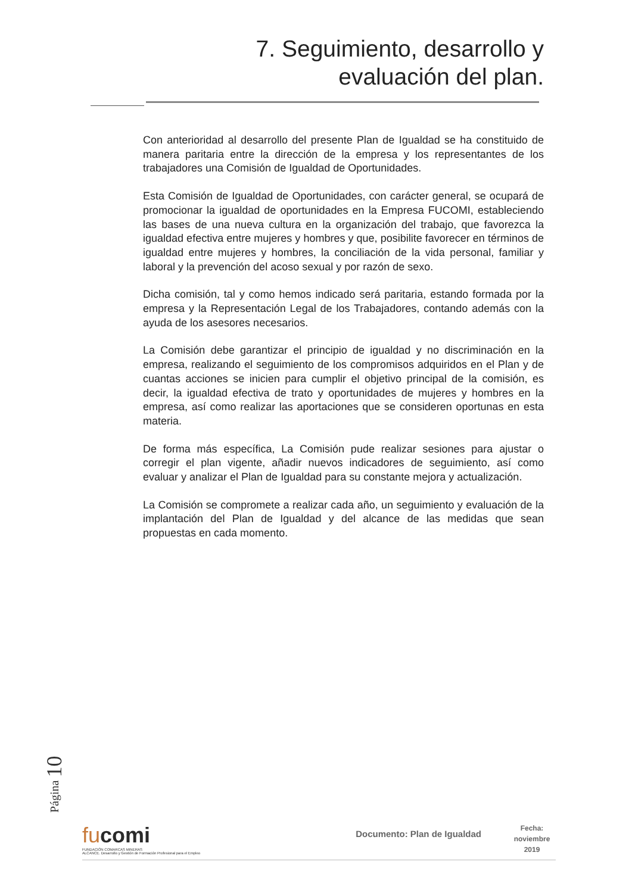7. Seguimiento, desarrollo y
evaluación del plan.
Con anterioridad al desarrollo del presente Plan de Igualdad se ha constituido de manera paritaria entre la dirección de la empresa y los representantes de los trabajadores una Comisión de Igualdad de Oportunidades.
Esta Comisión de Igualdad de Oportunidades, con carácter general, se ocupará de promocionar la igualdad de oportunidades en la Empresa FUCOMI, estableciendo las bases de una nueva cultura en la organización del trabajo, que favorezca la igualdad efectiva entre mujeres y hombres y que, posibilite favorecer en términos de igualdad entre mujeres y hombres, la conciliación de la vida personal, familiar y laboral y la prevención del acoso sexual y por razón de sexo.
Dicha comisión, tal y como hemos indicado será paritaria, estando formada por la empresa y la Representación Legal de los Trabajadores, contando además con la ayuda de los asesores necesarios.
La Comisión debe garantizar el principio de igualdad y no discriminación en la empresa, realizando el seguimiento de los compromisos adquiridos en el Plan y de cuantas acciones se inicien para cumplir el objetivo principal de la comisión, es decir, la igualdad efectiva de trato y oportunidades de mujeres y hombres en la empresa, así como realizar las aportaciones que se consideren oportunas en esta materia.
De forma más específica, La Comisión pude realizar sesiones para ajustar o corregir el plan vigente, añadir nuevos indicadores de seguimiento, así como evaluar y analizar el Plan de Igualdad para su constante mejora y actualización.
La Comisión se compromete a realizar cada año, un seguimiento y evaluación de la implantación del Plan de Igualdad y del alcance de las medidas que sean propuestas en cada momento.
Página 10
fucomi
FUNDACIÓN COMARCAS MINERAS
ALCANCE. Desarrollo y Gestión de Formación Profesional para el Empleo
Documento: Plan de Igualdad
Fecha:
noviembre
2019